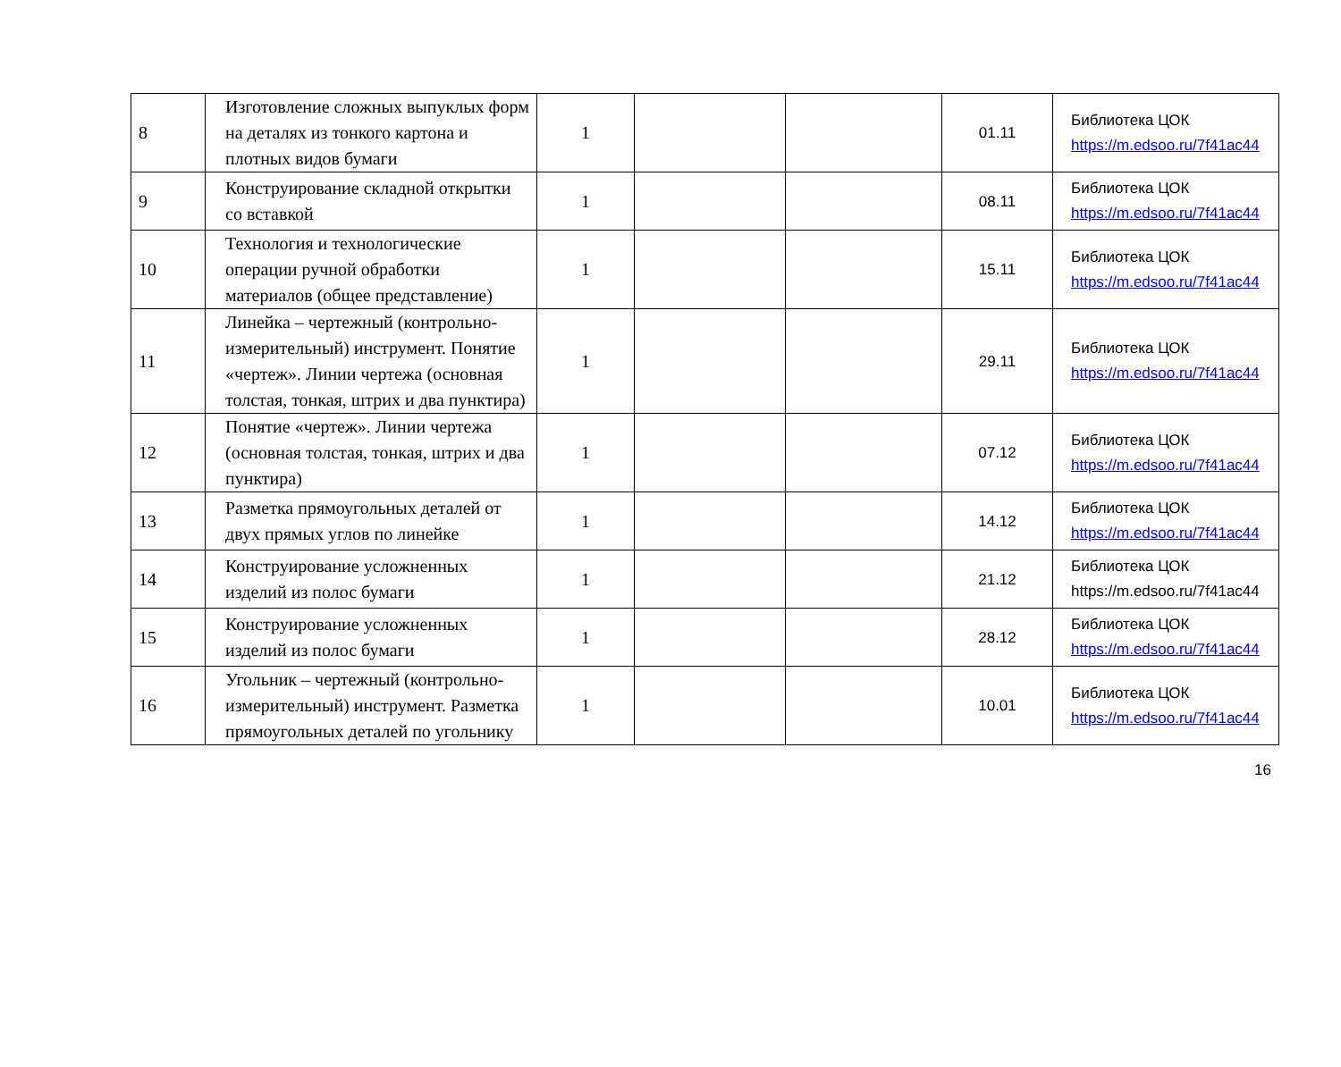| 8 | Изготовление сложных выпуклых форм на деталях из тонкого картона и плотных видов бумаги | 1 | | | 01.11 | Библиотека ЦОК https://m.edsoo.ru/7f41ac44 |
| 9 | Конструирование складной открытки со вставкой | 1 | | | 08.11 | Библиотека ЦОК https://m.edsoo.ru/7f41ac44 |
| 10 | Технология и технологические операции ручной обработки материалов (общее представление) | 1 | | | 15.11 | Библиотека ЦОК https://m.edsoo.ru/7f41ac44 |
| 11 | Линейка – чертежный (контрольно-измерительный) инструмент. Понятие «чертеж». Линии чертежа (основная толстая, тонкая, штрих и два пунктира) | 1 | | | 29.11 | Библиотека ЦОК https://m.edsoo.ru/7f41ac44 |
| 12 | Понятие «чертеж». Линии чертежа (основная толстая, тонкая, штрих и два пунктира) | 1 | | | 07.12 | Библиотека ЦОК https://m.edsoo.ru/7f41ac44 |
| 13 | Разметка прямоугольных деталей от двух прямых углов по линейке | 1 | | | 14.12 | Библиотека ЦОК https://m.edsoo.ru/7f41ac44 |
| 14 | Конструирование усложненных изделий из полос бумаги | 1 | | | 21.12 | Библиотека ЦОК https://m.edsoo.ru/7f41ac44 |
| 15 | Конструирование усложненных изделий из полос бумаги | 1 | | | 28.12 | Библиотека ЦОК https://m.edsoo.ru/7f41ac44 |
| 16 | Угольник – чертежный (контрольно-измерительный) инструмент. Разметка прямоугольных деталей по угольнику | 1 | | | 10.01 | Библиотека ЦОК https://m.edsoo.ru/7f41ac44 |
16